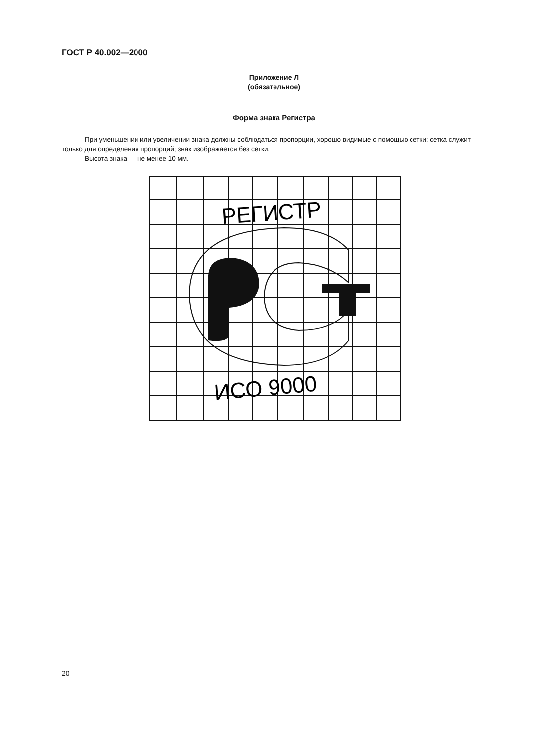ГОСТ Р 40.002—2000
Приложение Л
(обязательное)
Форма знака Регистра
При уменьшении или увеличении знака должны соблюдаться пропорции, хорошо видимые с помощью сетки: сетка служит только для определения пропорций; знак изображается без сетки.
Высота знака — не менее 10 мм.
РЕГИСТР
ИСО 9000
20